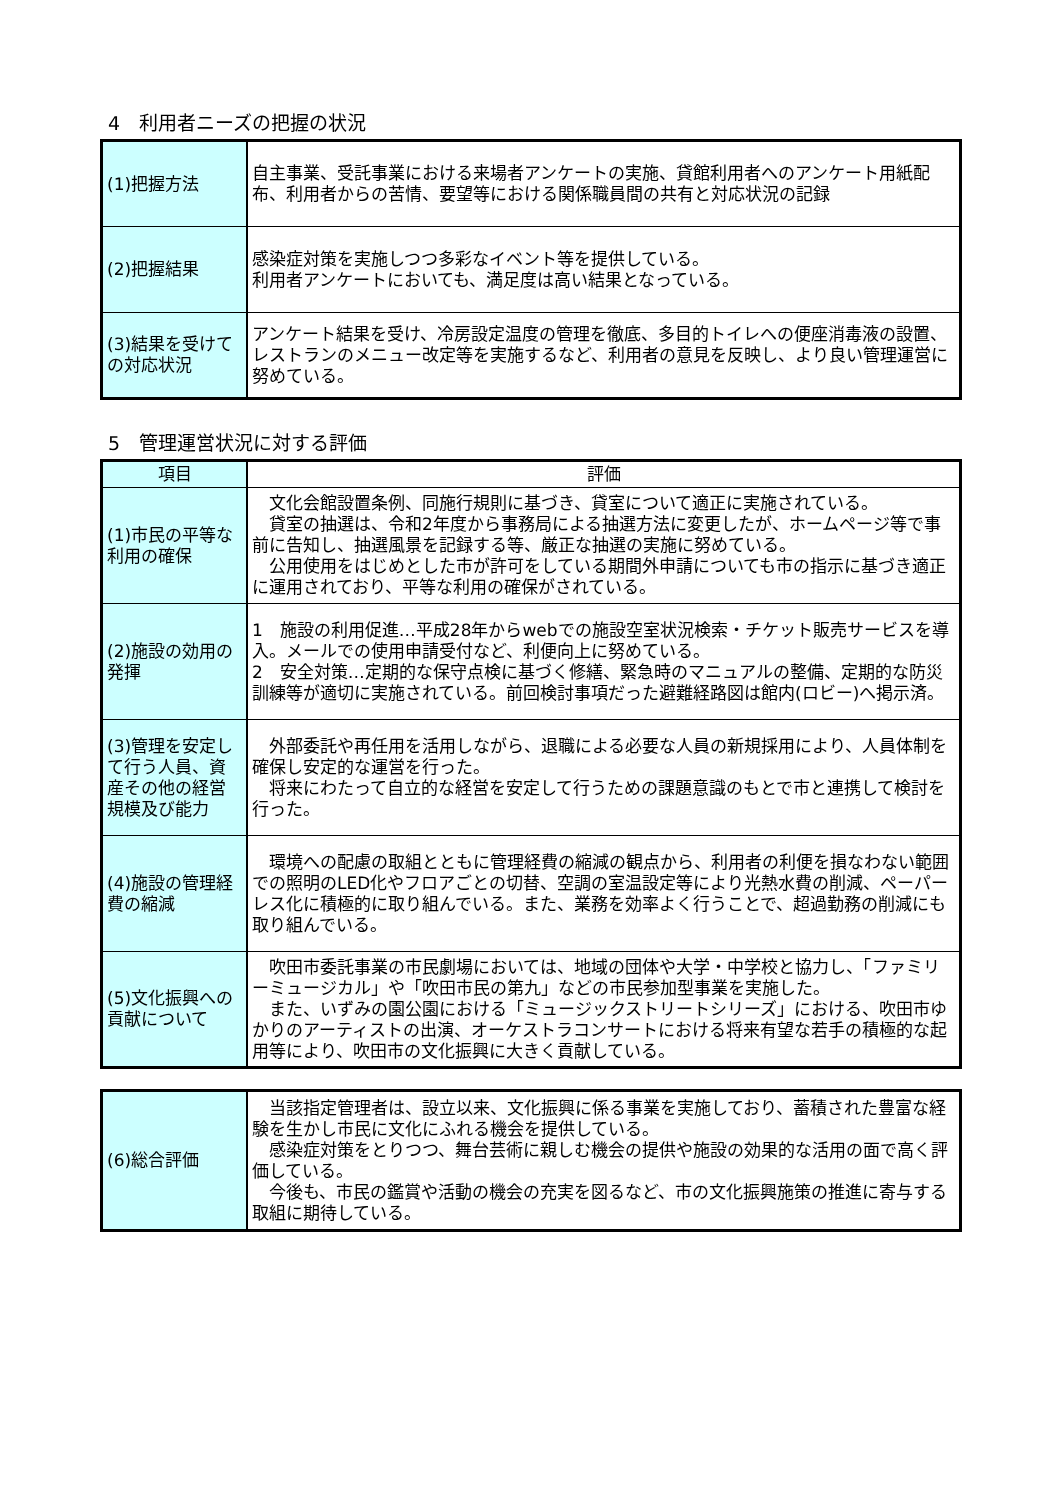4　利用者ニーズの把握の状況
| (1)把握方法 | 自主事業、受託事業における来場者アンケートの実施、貸館利用者へのアンケート用紙配布、利用者からの苦情、要望等における関係職員間の共有と対応状況の記録 |
| (2)把握結果 | 感染症対策を実施しつつ多彩なイベント等を提供している。 利用者アンケートにおいても、満足度は高い結果となっている。 |
| (3)結果を受けての対応状況 | アンケート結果を受け、冷房設定温度の管理を徹底、多目的トイレへの便座消毒液の設置、レストランのメニュー改定等を実施するなど、利用者の意見を反映し、より良い管理運営に努めている。 |
5　管理運営状況に対する評価
| 項目 | 評価 |
| --- | --- |
| (1)市民の平等な利用の確保 | 文化会館設置条例、同施行規則に基づき、貸室について適正に実施されている。 貸室の抽選は、令和2年度から事務局による抽選方法に変更したが、ホームページ等で事前に告知し、抽選風景を記録する等、厳正な抽選の実施に努めている。 公用使用をはじめとした市が許可をしている期間外申請についても市の指示に基づき適正に運用されており、平等な利用の確保がされている。 |
| (2)施設の効用の発揮 | 1 施設の利用促進…平成28年からwebでの施設空室状況検索・チケット販売サービスを導入。メールでの使用申請受付など、利便向上に努めている。 2 安全対策…定期的な保守点検に基づく修繕、緊急時のマニュアルの整備、定期的な防災訓練等が適切に実施されている。前回検討事項だった避難経路図は館内(ロビー)へ掲示済。 |
| (3)管理を安定して行う人員、資産その他の経営規模及び能力 | 外部委託や再任用を活用しながら、退職による必要な人員の新規採用により、人員体制を確保し安定的な運営を行った。 将来にわたって自立的な経営を安定して行うための課題意識のもとで市と連携して検討を行った。 |
| (4)施設の管理経費の縮減 | 環境への配慮の取組とともに管理経費の縮減の観点から、利用者の利便を損なわない範囲での照明のLED化やフロアごとの切替、空調の室温設定等により光熱水費の削減、ペーパーレス化に積極的に取り組んでいる。また、業務を効率よく行うことで、超過勤務の削減にも取り組んでいる。 |
| (5)文化振興への貢献について | 吹田市委託事業の市民劇場においては、地域の団体や大学・中学校と協力し、「ファミリーミュージカル」や「吹田市民の第九」などの市民参加型事業を実施した。 また、いずみの園公園における「ミュージックストリートシリーズ」における、吹田市ゆかりのアーティストの出演、オーケストラコンサートにおける将来有望な若手の積極的な起用等により、吹田市の文化振興に大きく貢献している。 |
| (6)総合評価 | 当該指定管理者は、設立以来、文化振興に係る事業を実施しており、蓄積された豊富な経験を生かし市民に文化にふれる機会を提供している。 感染症対策をとりつつ、舞台芸術に親しむ機会の提供や施設の効果的な活用の面で高く評価している。 今後も、市民の鑑賞や活動の機会の充実を図るなど、市の文化振興施策の推進に寄与する取組に期待している。 |